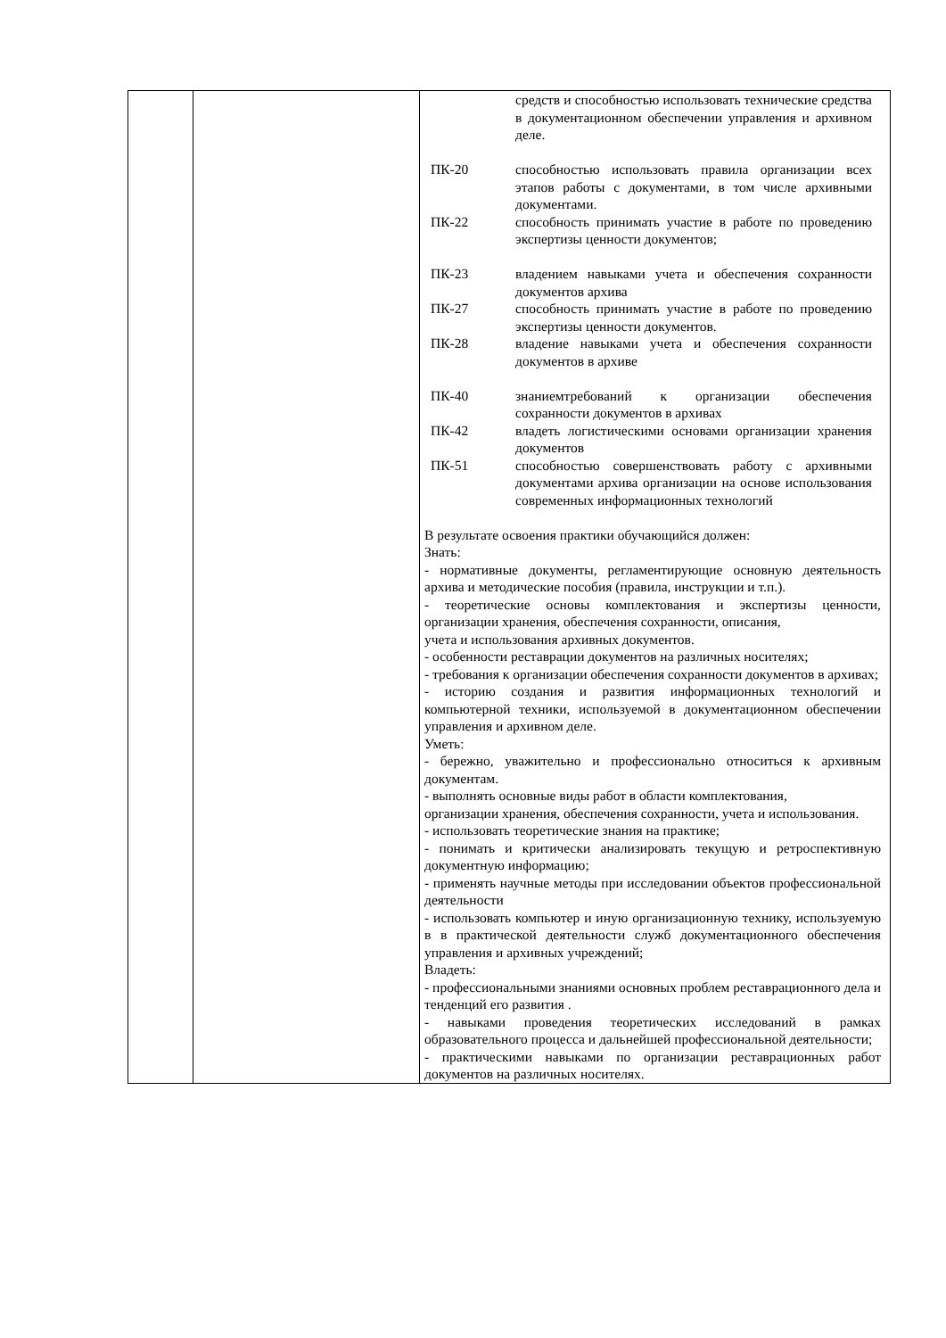| | | / / средств и способностью использовать технические средства в документационном обеспечении управления и архивном деле. / / ПК-20 / способностью использовать правила организации всех этапов работы с документами, в том числе архивными документами. / / ПК-22 / способность принимать участие в работе по проведению экспертизы ценности документов; / / ПК-23 / владением навыками учета и обеспечения сохранности документов архива / / ПК-27 / способность принимать участие в работе по проведению экспертизы ценности документов. / / ПК-28 / владение навыками учета и обеспечения сохранности документов в архиве / / ПК-40 / знаниемтребований к организации обеспечения сохранности документов в архивах / / ПК-42 / владеть логистическими основами организации хранения документов / / ПК-51 / способностью совершенствовать работу с архивными документами архива организации на основе использования современных информационных технологий / В результате освоения практики обучающийся должен: Знать: - нормативные документы, регламентирующие основную деятельность архива и методические пособия (правила, инструкции и т.п.). - теоретические основы комплектования и экспертизы ценности, организации хранения, обеспечения сохранности, описания, учета и использования архивных документов. - особенности реставрации документов на различных носителях; - требования к организации обеспечения сохранности документов в архивах; - историю создания и развития информационных технологий и компьютерной техники, используемой в документационном обеспечении управления и архивном деле. Уметь: - бережно, уважительно и профессионально относиться к архивным документам. - выполнять основные виды работ в области комплектования, организации хранения, обеспечения сохранности, учета и использования. - использовать теоретические знания на практике; - понимать и критически анализировать текущую и ретроспективную документную информацию; - применять научные методы при исследовании объектов профессиональной деятельности - использовать компьютер и иную организационную технику, используемую в в практической деятельности служб документационного обеспечения управления и архивных учреждений; Владеть: - профессиональными знаниями основных проблем реставрационного дела и тенденций его развития . - навыками проведения теоретических исследований в рамках образовательного процесса и дальнейшей профессиональной деятельности; - практическими навыками по организации реставрационных работ документов на различных носителях. |